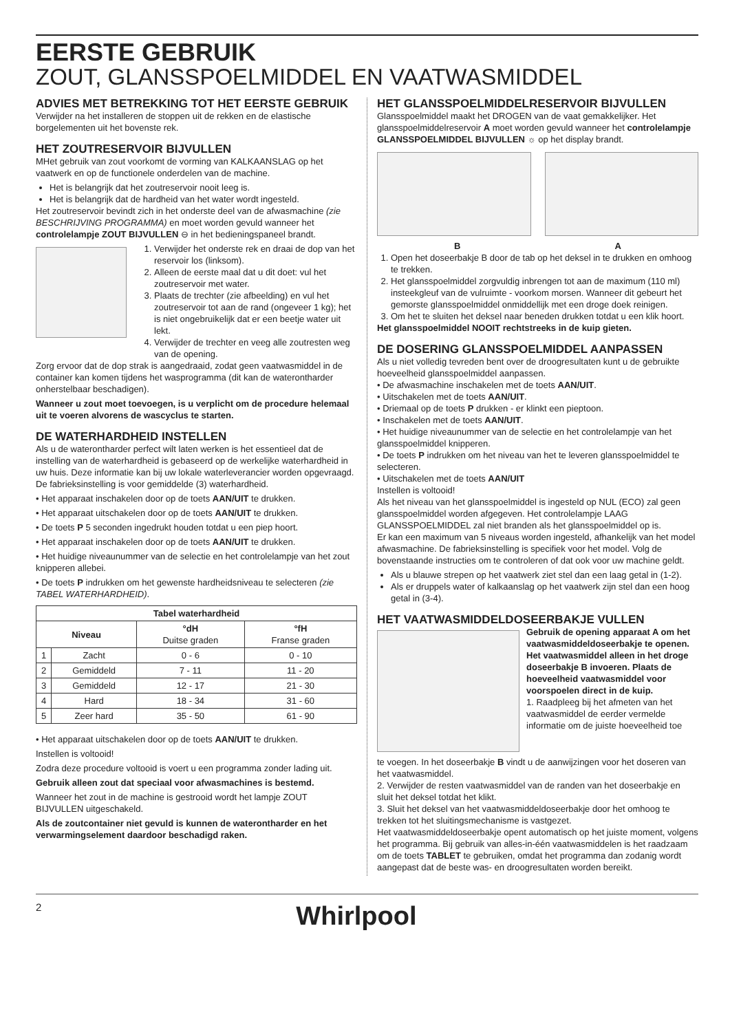EERSTE GEBRUIK
ZOUT, GLANSSPOELMIDDEL EN VAATWASMIDDEL
ADVIES MET BETREKKING TOT HET EERSTE GEBRUIK
Verwijder na het installeren de stoppen uit de rekken en de elastische borgelementen uit het bovenste rek.
HET ZOUTRESERVOIR BIJVULLEN
MHet gebruik van zout voorkomt de vorming van KALKAANSLAG op het vaatwerk en op de functionele onderdelen van de machine.
Het is belangrijk dat het zoutreservoir nooit leeg is.
Het is belangrijk dat de hardheid van het water wordt ingesteld.
Het zoutreservoir bevindt zich in het onderste deel van de afwasmachine (zie BESCHRIJVING PROGRAMMA) en moet worden gevuld wanneer het controlelampje ZOUT BIJVULLEN ⊖ in het bedieningspaneel brandt.
1. Verwijder het onderste rek en draai de dop van het reservoir los (linksom).
2. Alleen de eerste maal dat u dit doet: vul het zoutreservoir met water.
3. Plaats de trechter (zie afbeelding) en vul het zoutreservoir tot aan de rand (ongeveer 1 kg); het is niet ongebruikelijk dat er een beetje water uit lekt.
4. Verwijder de trechter en veeg alle zoutresten weg van de opening.
Zorg ervoor dat de dop strak is aangedraaid, zodat geen vaatwasmiddel in de container kan komen tijdens het wasprogramma (dit kan de waterontharder onherstelbaar beschadigen).
Wanneer u zout moet toevoegen, is u verplicht om de procedure helemaal uit te voeren alvorens de wascyclus te starten.
DE WATERHARDHEID INSTELLEN
Als u de waterontharder perfect wilt laten werken is het essentieel dat de instelling van de waterhardheid is gebaseerd op de werkelijke waterhardheid in uw huis. Deze informatie kan bij uw lokale waterleverancier worden opgevraagd.
De fabrieksinstelling is voor gemiddelde (3) waterhardheid.
• Het apparaat inschakelen door op de toets AAN/UIT te drukken.
• Het apparaat uitschakelen door op de toets AAN/UIT te drukken.
• De toets P 5 seconden ingedrukt houden totdat u een piep hoort.
• Het apparaat inschakelen door op de toets AAN/UIT te drukken.
• Het huidige niveaunummer van de selectie en het controlelampje van het zout knipperen allebei.
• De toets P indrukken om het gewenste hardheidsniveau te selecteren (zie TABEL WATERHARDHEID).
| Tabel waterhardheid | | | |
| --- | --- | --- | --- |
| Niveau | | °dH Duitse graden | °fH Franse graden |
| 1 | Zacht | 0 - 6 | 0 - 10 |
| 2 | Gemiddeld | 7 - 11 | 11 - 20 |
| 3 | Gemiddeld | 12 - 17 | 21 - 30 |
| 4 | Hard | 18 - 34 | 31 - 60 |
| 5 | Zeer hard | 35 - 50 | 61 - 90 |
• Het apparaat uitschakelen door op de toets AAN/UIT te drukken.
Instellen is voltooid!
Zodra deze procedure voltooid is voert u een programma zonder lading uit.
Gebruik alleen zout dat speciaal voor afwasmachines is bestemd.
Wanneer het zout in de machine is gestrooid wordt het lampje ZOUT BIJVULLEN uitgeschakeld.
Als de zoutcontainer niet gevuld is kunnen de waterontharder en het verwarmingselement daardoor beschadigd raken.
HET GLANSSPOELMIDDELRESERVOIR BIJVULLEN
Glansspoelmiddel maakt het DROGEN van de vaat gemakkelijker. Het glansspoelmiddelreservoir A moet worden gevuld wanneer het controlelampje GLANSSPOELMIDDEL BIJVULLEN ☼ op het display brandt.
B A
1. Open het doseerbakje B door de tab op het deksel in te drukken en omhoog te trekken.
2. Het glansspoelmiddel zorgvuldig inbrengen tot aan de maximum (110 ml) insteekgleuf van de vulruimte - voorkom morsen. Wanneer dit gebeurt het gemorste glansspoelmiddel onmiddellijk met een droge doek reinigen.
3. Om het te sluiten het deksel naar beneden drukken totdat u een klik hoort.
Het glansspoelmiddel NOOIT rechtstreeks in de kuip gieten.
DE DOSERING GLANSSPOELMIDDEL AANPASSEN
Als u niet volledig tevreden bent over de droogresultaten kunt u de gebruikte hoeveelheid glansspoelmiddel aanpassen.
• De afwasmachine inschakelen met de toets AAN/UIT.
• Uitschakelen met de toets AAN/UIT.
• Driemaal op de toets P drukken - er klinkt een pieptoon.
• Inschakelen met de toets AAN/UIT.
• Het huidige niveaunummer van de selectie en het controlelampje van het glansspoelmiddel knipperen.
• De toets P indrukken om het niveau van het te leveren glansspoelmiddel te selecteren.
• Uitschakelen met de toets AAN/UIT
Instellen is voltooid!
Als het niveau van het glansspoelmiddel is ingesteld op NUL (ECO) zal geen glansspoelmiddel worden afgegeven. Het controlelampje LAAG GLANSSPOELMIDDEL zal niet branden als het glansspoelmiddel op is.
Er kan een maximum van 5 niveaus worden ingesteld, afhankelijk van het model afwasmachine. De fabrieksinstelling is specifiek voor het model. Volg de bovenstaande instructies om te controleren of dat ook voor uw machine geldt.
Als u blauwe strepen op het vaatwerk ziet stel dan een laag getal in (1-2).
Als er druppels water of kalkaanslag op het vaatwerk zijn stel dan een hoog getal in (3-4).
HET VAATWASMIDDELDOSEERBAKJE VULLEN
Gebruik de opening apparaat A om het vaatwasmiddeldoseerbakje te openen. Het vaatwasmiddel alleen in het droge doseerbakje B invoeren. Plaats de hoeveelheid vaatwasmiddel voor voorspoelen direct in de kuip.
1. Raadpleeg bij het afmeten van het vaatwasmiddel de eerder vermelde informatie om de juiste hoeveelheid toe
te voegen. In het doseerbakje B vindt u de aanwijzingen voor het doseren van het vaatwasmiddel.
2. Verwijder de resten vaatwasmiddel van de randen van het doseerbakje en sluit het deksel totdat het klikt.
3. Sluit het deksel van het vaatwasmiddeldoseerbakje door het omhoog te trekken tot het sluitingsmechanisme is vastgezet.
Het vaatwasmiddeldoseerbakje opent automatisch op het juiste moment, volgens het programma. Bij gebruik van alles-in-één vaatwasmiddelen is het raadzaam om de toets TABLET te gebruiken, omdat het programma dan zodanig wordt aangepast dat de beste was- en droogresultaten worden bereikt.
2 Whirlpool